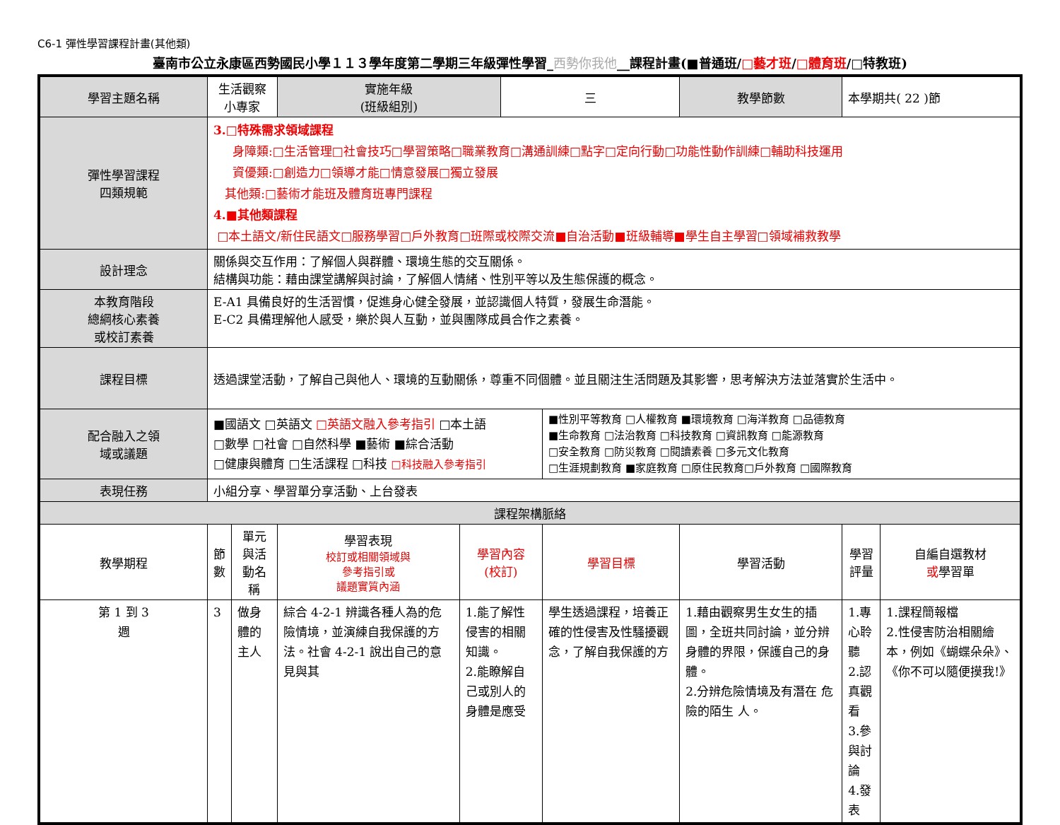C6-1 彈性學習課程計畫(其他類)
臺南市公立永康區西勢國民小學１１３學年度第二學期三年級彈性學習_西勢你我他__課程計畫(■普通班/□藝才班/□體育班/□特教班)
| 學習主題名稱 | 生活觀察小專家 | | 實施年級 (班級組別) | | 三 | | 教學節數 | 本學期共( 22 )節 | |
| 彈性學習課程 四類規範 | 3.□特殊需求領域課程 身障類:□生活管理□社會技巧□學習策略□職業教育□溝通訓練□點字□定向行動□功能性動作訓練□輔助科技運用 資優類:□創造力□領導才能□情意發展□獨立發展 其他類:□藝術才能班及體育班專門課程 4.■其他類課程 □本土語文/新住民語文□服務學習□戶外教育□班際或校際交流■自治活動■班級輔導■學生自主學習□領域補救教學 | | | | | | | | |
| 設計理念 | 關係與交互作用：了解個人與群體、環境生態的交互關係。 結構與功能：藉由課堂講解與討論，了解個人情緒、性別平等以及生態保護的概念。 | | | | | | | | |
| 本教育階段 總綱核心素養 或校訂素養 | E-A1 具備良好的生活習慣，促進身心健全發展，並認識個人特質，發展生命潛能。 E-C2 具備理解他人感受，樂於與人互動，並與團隊成員合作之素養。 | | | | | | | | |
| 課程目標 | 透過課堂活動，了解自己與他人、環境的互動關係，尊重不同個體。並且關注生活問題及其影響，思考解決方法並落實於生活中。 | | | | | | | | |
| 配合融入之領 域或議題 | ■國語文 □英語文 □英語文融入參考指引 □本土語 □數學 □社會 □自然科學 ■藝術 ■綜合活動 □健康與體育 □生活課程 □科技 □科技融入參考指引 | | | | | ■性別平等教育 □人權教育 ■環境教育 □海洋教育 □品德教育 ■生命教育 □法治教育 □科技教育 □資訊教育 □能源教育 □安全教育 □防災教育 □閱讀素養 □多元文化教育 □生涯規劃教育 ■家庭教育 □原住民教育□戶外教育 □國際教育 | | | |
| 表現任務 | 小組分享、學習單分享活動、上台發表 | | | | | | | | |
| 課程架構脈絡 | | | | | | | | | |
| 教學期程 | 節 數 | 單元與活動名稱 | 學習表現 校訂或相關領域與 參考指引或 議題實質內涵 | 學習內容 (校訂) | | 學習目標 | 學習活動 | 學習評量 | 自編自選教材 或 學習單 |
| 第 1 到 3 週 | 3 | 做身體的主人 | 綜合 4-2-1 辨識各種人為的危險情境，並演練自我保護的方法。社會 4-2-1 說出自己的意見與其 | 1.能了解性侵害的相關知識。 2.能瞭解自己或別人的身體是應受 | | 學生透過課程，培養正確的性侵害及性騷擾觀念，了解自我保護的方 | 1.藉由觀察男生女生的插圖，全班共同討論，並分辨身體的界限，保護自己的身體。 2.分辨危險情境及有潛在 危險的陌生 人。 | 1.專心聆聽 2.認真觀看 3.參與討論 4.發表 | 1.課程簡報檔 2.性侵害防治相關繪本，例如《蝴蝶朵朵》、《你不可以隨便摸我!》 |